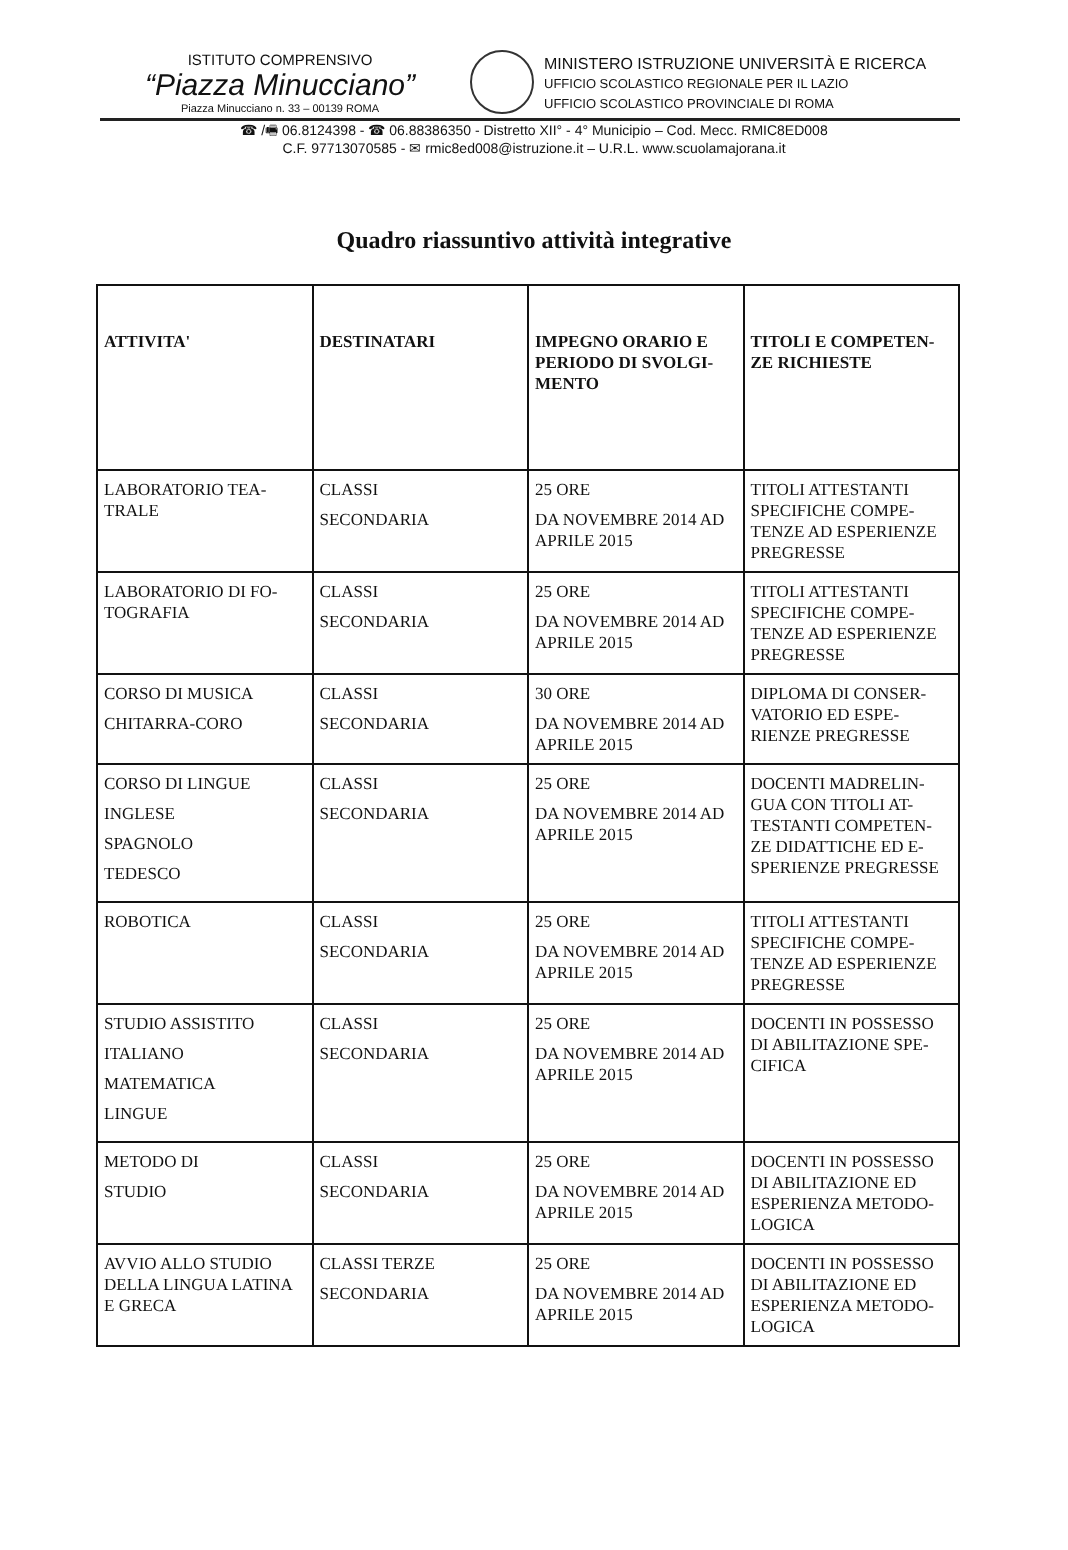ISTITUTO COMPRENSIVO
“Piazza Minucciano”
Piazza Minucciano n. 33 – 00139 ROMA
MINISTERO ISTRUZIONE UNIVERSITÀ E RICERCA
UFFICIO SCOLASTICO REGIONALE PER IL LAZIO
UFFICIO SCOLASTICO PROVINCIALE DI ROMA
☎ /🖷 06.8124398 - ☎ 06.88386350 - Distretto XII° - 4° Municipio – Cod. Mecc. RMIC8ED008
C.F. 97713070585 - ✉ rmic8ed008@istruzione.it – U.R.L. www.scuolamajorana.it
Quadro riassuntivo attività integrative
| ATTIVITA' | DESTINATARI | IMPEGNO ORARIO E PERIODO DI SVOLGI-MENTO | TITOLI E COMPETEN-ZE RICHIESTE |
| --- | --- | --- | --- |
| LABORATORIO TEA-TRALE | CLASSI SECONDARIA | 25 ORE DA NOVEMBRE 2014 AD APRILE 2015 | TITOLI ATTESTANTI SPECIFICHE COMPE-TENZE AD ESPERIENZE PREGRESSE |
| LABORATORIO DI FO-TOGRAFIA | CLASSI SECONDARIA | 25 ORE DA NOVEMBRE 2014 AD APRILE 2015 | TITOLI ATTESTANTI SPECIFICHE COMPE-TENZE AD ESPERIENZE PREGRESSE |
| CORSO DI MUSICA CHITARRA-CORO | CLASSI SECONDARIA | 30 ORE DA NOVEMBRE 2014 AD APRILE 2015 | DIPLOMA DI CONSER-VATORIO ED ESPE-RIENZE PREGRESSE |
| CORSO DI LINGUE INGLESE SPAGNOLO TEDESCO | CLASSI SECONDARIA | 25 ORE DA NOVEMBRE 2014 AD APRILE 2015 | DOCENTI MADRELIN-GUA CON TITOLI AT-TESTANTI COMPETEN-ZE DIDATTICHE ED E-SPERIENZE PREGRESSE |
| ROBOTICA | CLASSI SECONDARIA | 25 ORE DA NOVEMBRE 2014 AD APRILE 2015 | TITOLI ATTESTANTI SPECIFICHE COMPE-TENZE AD ESPERIENZE PREGRESSE |
| STUDIO ASSISTITO ITALIANO MATEMATICA LINGUE | CLASSI SECONDARIA | 25 ORE DA NOVEMBRE 2014 AD APRILE 2015 | DOCENTI IN POSSESSO DI ABILITAZIONE SPE-CIFICA |
| METODO DI STUDIO | CLASSI SECONDARIA | 25 ORE DA NOVEMBRE 2014 AD APRILE 2015 | DOCENTI IN POSSESSO DI ABILITAZIONE ED ESPERIENZA METODO-LOGICA |
| AVVIO ALLO STUDIO DELLA LINGUA LATINA E GRECA | CLASSI TERZE SECONDARIA | 25 ORE DA NOVEMBRE 2014 AD APRILE 2015 | DOCENTI IN POSSESSO DI ABILITAZIONE ED ESPERIENZA METODO-LOGICA |